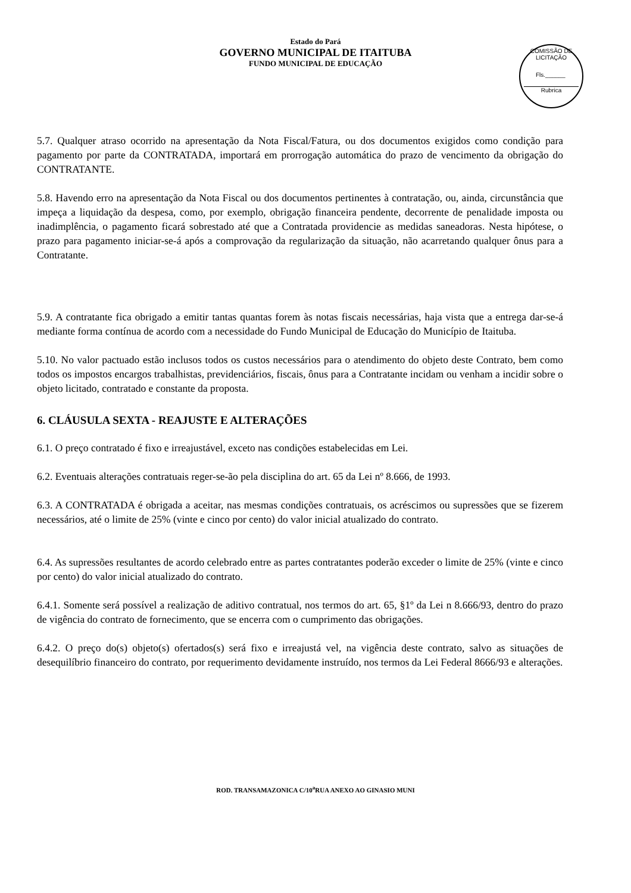Estado do Pará
GOVERNO MUNICIPAL DE ITAITUBA
FUNDO MUNICIPAL DE EDUCAÇÃO
COMISSÃO DE LICITAÇÃO
Fls.______
Rubrica
5.7. Qualquer atraso ocorrido na apresentação da Nota Fiscal/Fatura, ou dos documentos exigidos como condição para pagamento por parte da CONTRATADA, importará em prorrogação automática do prazo de vencimento da obrigação do CONTRATANTE.
5.8. Havendo erro na apresentação da Nota Fiscal ou dos documentos pertinentes à contratação, ou, ainda, circunstância que impeça a liquidação da despesa, como, por exemplo, obrigação financeira pendente, decorrente de penalidade imposta ou inadimplência, o pagamento ficará sobrestado até que a Contratada providencie as medidas saneadoras. Nesta hipótese, o prazo para pagamento iniciar-se-á após a comprovação da regularização da situação, não acarretando qualquer ônus para a Contratante.
5.9. A contratante fica obrigado a emitir tantas quantas forem às notas fiscais necessárias, haja vista que a entrega dar-se-á mediante forma contínua de acordo com a necessidade do Fundo Municipal de Educação do Município de Itaituba.
5.10. No valor pactuado estão inclusos todos os custos necessários para o atendimento do objeto deste Contrato, bem como todos os impostos encargos trabalhistas, previdenciários, fiscais, ônus para a Contratante incidam ou venham a incidir sobre o objeto licitado, contratado e constante da proposta.
6. CLÁUSULA SEXTA - REAJUSTE E ALTERAÇÕES
6.1. O preço contratado é fixo e irreajustável, exceto nas condições estabelecidas em Lei.
6.2. Eventuais alterações contratuais reger-se-ão pela disciplina do art. 65 da Lei nº 8.666, de 1993.
6.3. A CONTRATADA é obrigada a aceitar, nas mesmas condições contratuais, os acréscimos ou supressões que se fizerem necessários, até o limite de 25% (vinte e cinco por cento) do valor inicial atualizado do contrato.
6.4. As supressões resultantes de acordo celebrado entre as partes contratantes poderão exceder o limite de 25% (vinte e cinco por cento) do valor inicial atualizado do contrato.
6.4.1. Somente será possível a realização de aditivo contratual, nos termos do art. 65, §1º da Lei n 8.666/93, dentro do prazo de vigência do contrato de fornecimento, que se encerra com o cumprimento das obrigações.
6.4.2. O preço do(s) objeto(s) ofertados(s) será fixo e irreajustá vel, na vigência deste contrato, salvo as situações de desequilíbrio financeiro do contrato, por requerimento devidamente instruído, nos termos da Lei Federal 8666/93 e alterações.
ROD. TRANSAMAZONICA C/10<sup>a</sup>RUA ANEXO AO GINASIO MUNI